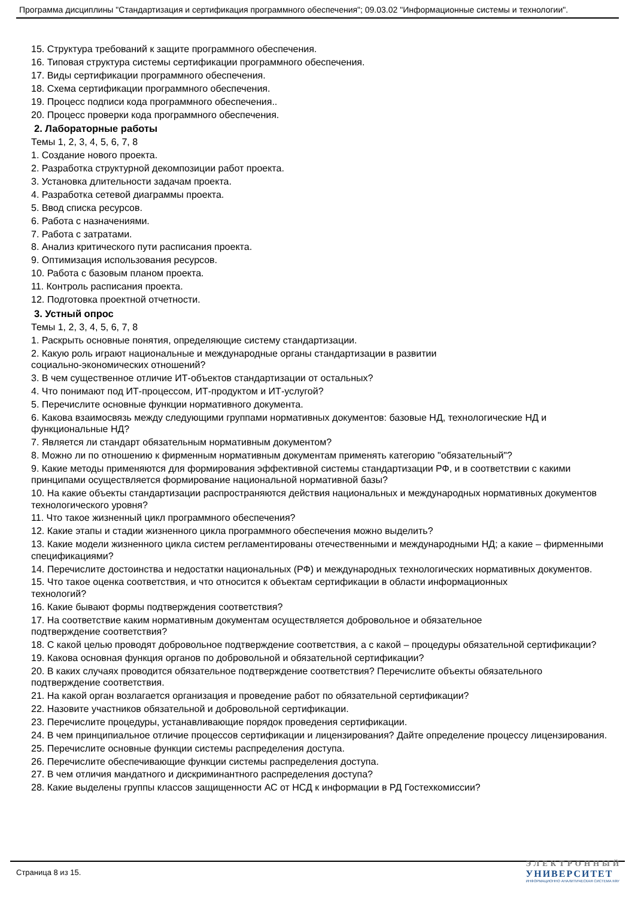Программа дисциплины "Стандартизация и сертификация программного обеспечения"; 09.03.02 "Информационные системы и технологии".
15. Структура требований к защите программного обеспечения.
16. Типовая структура системы сертификации программного обеспечения.
17. Виды сертификации программного обеспечения.
18. Схема сертификации программного обеспечения.
19. Процесс подписи кода программного обеспечения..
20. Процесс проверки кода программного обеспечения.
2. Лабораторные работы
Темы 1, 2, 3, 4, 5, 6, 7, 8
1. Создание нового проекта.
2. Разработка структурной декомпозиции работ проекта.
3. Установка длительности задачам проекта.
4. Разработка сетевой диаграммы проекта.
5. Ввод списка ресурсов.
6. Работа с назначениями.
7. Работа с затратами.
8. Анализ критического пути расписания проекта.
9. Оптимизация использования ресурсов.
10. Работа с базовым планом проекта.
11. Контроль расписания проекта.
12. Подготовка проектной отчетности.
3. Устный опрос
Темы 1, 2, 3, 4, 5, 6, 7, 8
1. Раскрыть основные понятия, определяющие систему стандартизации.
2. Какую роль играют национальные и международные органы стандартизации в развитии
социально-экономических отношений?
3. В чем существенное отличие ИТ-объектов стандартизации от остальных?
4. Что понимают под ИТ-процессом, ИТ-продуктом и ИТ-услугой?
5. Перечислите основные функции нормативного документа.
6. Какова взаимосвязь между следующими группами нормативных документов: базовые НД, технологические НД и функциональные НД?
7. Является ли стандарт обязательным нормативным документом?
8. Можно ли по отношению к фирменным нормативным документам применять категорию "обязательный"?
9. Какие методы применяются для формирования эффективной системы стандартизации РФ, и в соответствии с какими принципами осуществляется формирование национальной нормативной базы?
10. На какие объекты стандартизации распространяются действия национальных и международных нормативных документов технологического уровня?
11. Что такое жизненный цикл программного обеспечения?
12. Какие этапы и стадии жизненного цикла программного обеспечения можно выделить?
13. Какие модели жизненного цикла систем регламентированы отечественными и международными НД; а какие – фирменными спецификациями?
14. Перечислите достоинства и недостатки национальных (РФ) и международных технологических нормативных документов.
15. Что такое оценка соответствия, и что относится к объектам сертификации в области информационных
технологий?
16. Какие бывают формы подтверждения соответствия?
17. На соответствие каким нормативным документам осуществляется добровольное и обязательное
подтверждение соответствия?
18. С какой целью проводят добровольное подтверждение соответствия, а с какой – процедуры обязательной сертификации?
19. Какова основная функция органов по добровольной и обязательной сертификации?
20. В каких случаях проводится обязательное подтверждение соответствия? Перечислите объекты обязательного подтверждение соответствия.
21. На какой орган возлагается организация и проведение работ по обязательной сертификации?
22. Назовите участников обязательной и добровольной сертификации.
23. Перечислите процедуры, устанавливающие порядок проведения сертификации.
24. В чем принципиальное отличие процессов сертификации и лицензирования? Дайте определение процессу лицензирования.
25. Перечислите основные функции системы распределения доступа.
26. Перечислите обеспечивающие функции системы распределения доступа.
27. В чем отличия мандатного и дискриминантного распределения доступа?
28. Какие выделены группы классов защищенности АС от НСД к информации в РД Гостехкомиссии?
Страница 8 из 15.
ЭЛЕКТРОННЫЙ
УНИВЕРСИТЕТ
ИНФОРМАЦИОННО АНАЛИТИЧЕСКАЯ СИСТЕМА КФУ